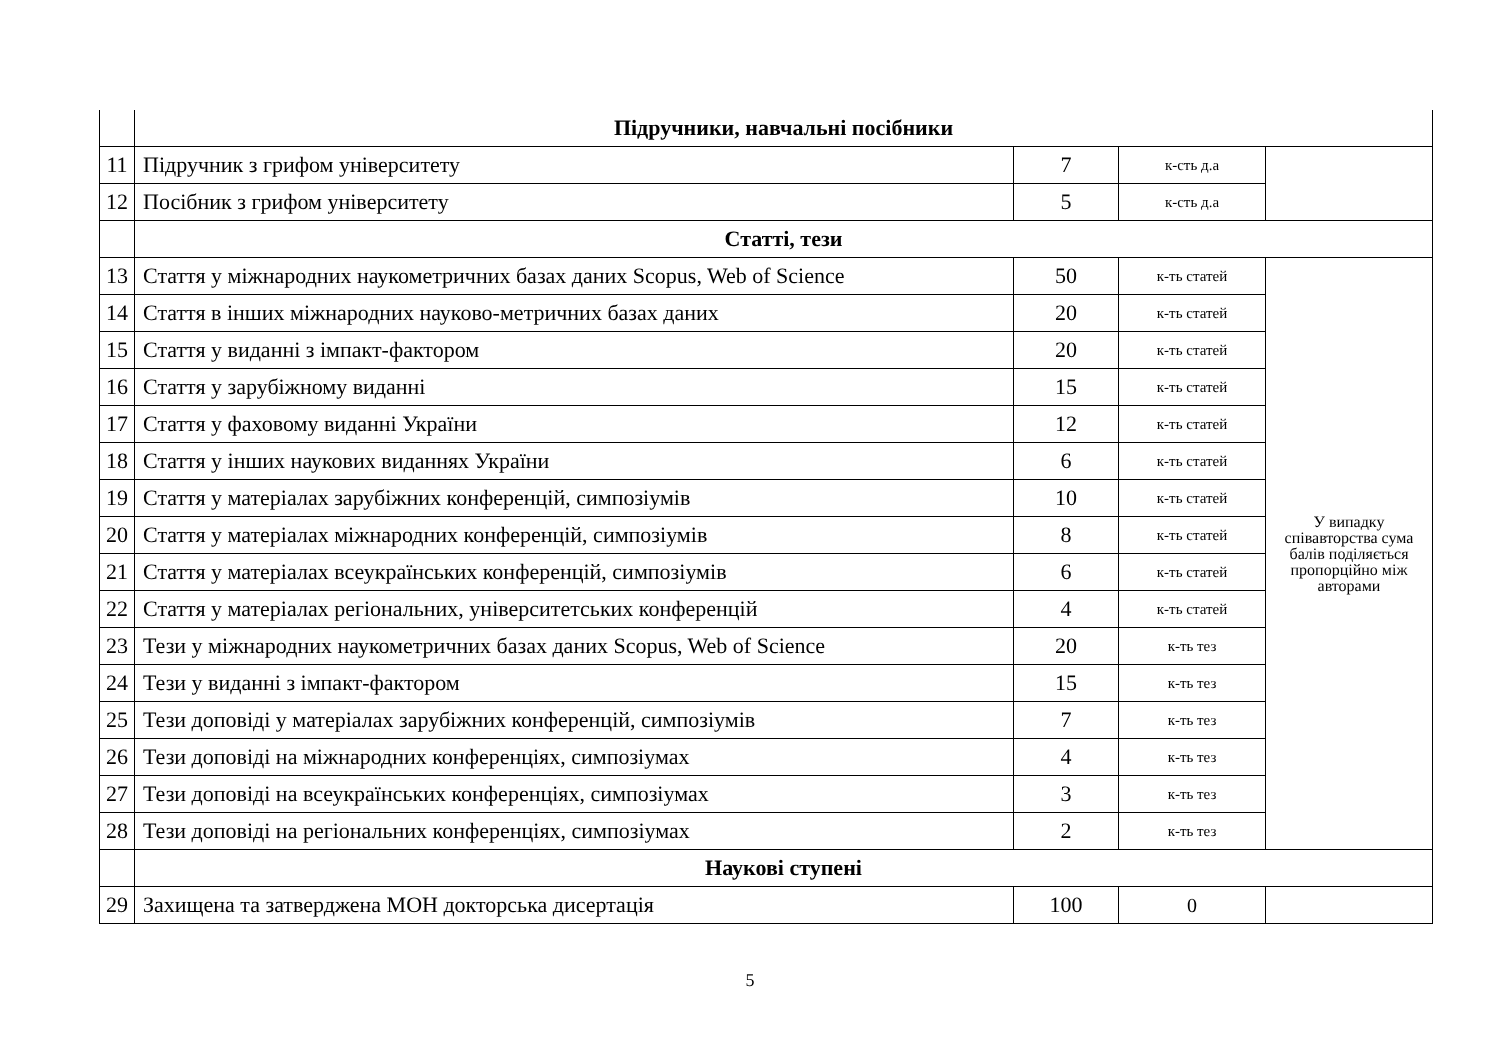| | Підручники, навчальні посібники | | | |
| 11 | Підручник з грифом університету | 7 | к-сть д.а | |
| 12 | Посібник з грифом університету | 5 | к-сть д.а | |
| | Статті, тези | | | |
| 13 | Стаття у міжнародних наукометричних базах даних Scopus, Web of Science | 50 | к-ть статей | У випадку співавторства сума балів поділяється пропорційно між авторами |
| 14 | Стаття в інших міжнародних науково-метричних базах даних | 20 | к-ть статей | |
| 15 | Стаття у виданні з імпакт-фактором | 20 | к-ть статей | |
| 16 | Стаття у зарубіжному виданні | 15 | к-ть статей | |
| 17 | Стаття у фаховому виданні України | 12 | к-ть статей | |
| 18 | Стаття у інших наукових виданнях України | 6 | к-ть статей | |
| 19 | Стаття у матеріалах зарубіжних конференцій, симпозіумів | 10 | к-ть статей | |
| 20 | Стаття у матеріалах міжнародних конференцій, симпозіумів | 8 | к-ть статей | |
| 21 | Стаття у матеріалах всеукраїнських конференцій, симпозіумів | 6 | к-ть статей | |
| 22 | Стаття у матеріалах регіональних, університетських конференцій | 4 | к-ть статей | |
| 23 | Тези у міжнародних наукометричних базах даних Scopus, Web of Science | 20 | к-ть тез | |
| 24 | Тези у виданні з імпакт-фактором | 15 | к-ть тез | |
| 25 | Тези доповіді у матеріалах зарубіжних конференцій, симпозіумів | 7 | к-ть тез | |
| 26 | Тези доповіді на міжнародних конференціях, симпозіумах | 4 | к-ть тез | |
| 27 | Тези доповіді на всеукраїнських конференціях, симпозіумах | 3 | к-ть тез | |
| 28 | Тези доповіді на регіональних конференціях, симпозіумах | 2 | к-ть тез | |
| | Наукові ступені | | | |
| 29 | Захищена та затверджена МОН докторська дисертація | 100 | 0 | |
5